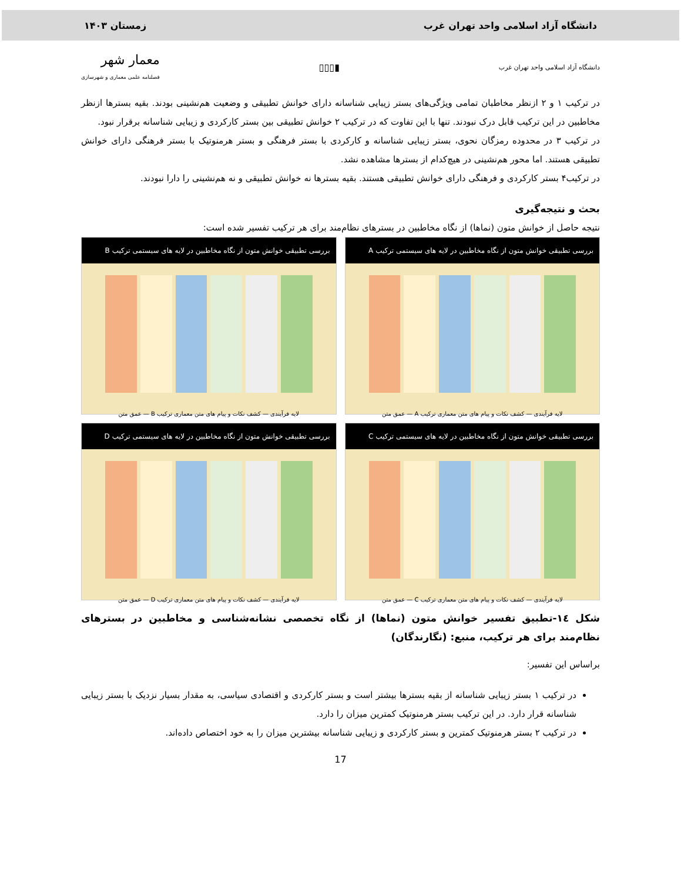دانشگاه آزاد اسلامی واحد تهران غرب زمستان ۱۴۰۳
دانشگاه آزاد اسلامی واحد تهران غرب ▮▯▯▯ معمار شهر
فصلنامه علمی معماری و شهرسازی
در ترکیب ۱ و ۲ ازنظر مخاطبان تمامی ویژگی‌های بستر زیبایی شناسانه دارای خوانش تطبیقی و وضعیت هم‌نشینی بودند. بقیه بسترها ازنظر مخاطبین در این ترکیب قابل درک نبودند. تنها با این تفاوت که در ترکیب ۲ خوانش تطبیقی بین بستر کارکردی و زیبایی شناسانه برقرار نبود.
در ترکیب ۳ در محدوده رمزگان نحوی، بستر زیبایی شناسانه و کارکردی با بستر فرهنگی و بستر هرمنوتیک با بستر فرهنگی دارای خوانش تطبیقی هستند. اما محور هم‌نشینی در هیچ‌کدام از بسترها مشاهده نشد.
در ترکیب۴ بستر کارکردی و فرهنگی دارای خوانش تطبیقی هستند. بقیه بسترها نه خوانش تطبیقی و نه هم‌نشینی را دارا نبودند.
بحث و نتیجه‌گیری
نتیجه حاصل از خوانش متون (نماها) از نگاه مخاطبین در بسترهای نظام‌مند برای هر ترکیب تفسیر شده است:
بررسی تطبیقی خوانش متون از نگاه مخاطبین در لایه های سیستمی ترکیب A
لایه فرآیندی — کشف نکات و پیام های متن معماری ترکیب A — عمق متن
بررسی تطبیقی خوانش متون از نگاه مخاطبین در لایه های سیستمی ترکیب B
لایه فرآیندی — کشف نکات و پیام های متن معماری ترکیب B — عمق متن
بررسی تطبیقی خوانش متون از نگاه مخاطبین در لایه های سیستمی ترکیب C
لایه فرآیندی — کشف نکات و پیام های متن معماری ترکیب C — عمق متن
بررسی تطبیقی خوانش متون از نگاه مخاطبین در لایه های سیستمی ترکیب D
لایه فرآیندی — کشف نکات و پیام های متن معماری ترکیب D — عمق متن
شکل ١٤-تطبیق تفسیر خوانش متون (نماها) از نگاه تخصصی نشانه‌شناسی و مخاطبین در بسترهای نظام‌مند برای هر ترکیب، منبع: (نگارندگان)
براساس این تفسیر:
در ترکیب ۱ بستر زیبایی شناسانه از بقیه بسترها بیشتر است و بستر کارکردی و اقتصادی سیاسی، به مقدار بسیار نزدیک با بستر زیبایی شناسانه قرار دارد. در این ترکیب بستر هرمنوتیک کمترین میزان را دارد.
در ترکیب ۲ بستر هرمنوتیک کمترین و بستر کارکردی و زیبایی شناسانه بیشترین میزان را به خود اختصاص داده‌اند.
17